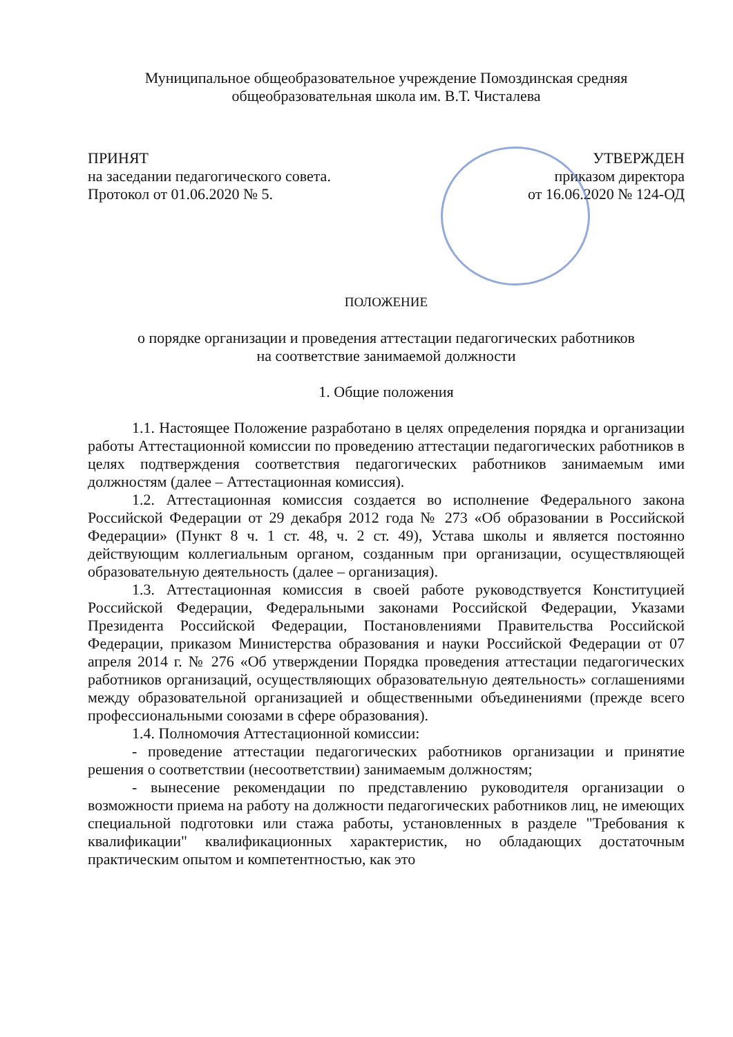Муниципальное общеобразовательное учреждение Помоздинская средняя
общеобразовательная школа им. В.Т. Чисталева
ПРИНЯТ
на заседании педагогического совета.
Протокол от 01.06.2020 № 5.
УТВЕРЖДЕН
приказом директора
от 16.06.2020 № 124-ОД
ПОЛОЖЕНИЕ
о порядке организации и проведения аттестации педагогических работников
на соответствие занимаемой должности
1. Общие положения
1.1. Настоящее Положение разработано в целях определения порядка и организации работы Аттестационной комиссии по проведению аттестации педагогических работников в целях подтверждения соответствия педагогических работников занимаемым ими должностям (далее – Аттестационная комиссия).
1.2. Аттестационная комиссия создается во исполнение Федерального закона Российской Федерации от 29 декабря 2012 года № 273 «Об образовании в Российской Федерации» (Пункт 8 ч. 1 ст. 48, ч. 2 ст. 49), Устава школы и является постоянно действующим коллегиальным органом, созданным при организации, осуществляющей образовательную деятельность (далее – организация).
1.3. Аттестационная комиссия в своей работе руководствуется Конституцией Российской Федерации, Федеральными законами Российской Федерации, Указами Президента Российской Федерации, Постановлениями Правительства Российской Федерации, приказом Министерства образования и науки Российской Федерации от 07 апреля 2014 г. № 276 «Об утверждении Порядка проведения аттестации педагогических работников организаций, осуществляющих образовательную деятельность» соглашениями между образовательной организацией и общественными объединениями (прежде всего профессиональными союзами в сфере образования).
1.4. Полномочия Аттестационной комиссии:
- проведение аттестации педагогических работников организации и принятие решения о соответствии (несоответствии) занимаемым должностям;
- вынесение рекомендации по представлению руководителя организации о возможности приема на работу на должности педагогических работников лиц, не имеющих специальной подготовки или стажа работы, установленных в разделе "Требования к квалификации" квалификационных характеристик, но обладающих достаточным практическим опытом и компетентностью, как это